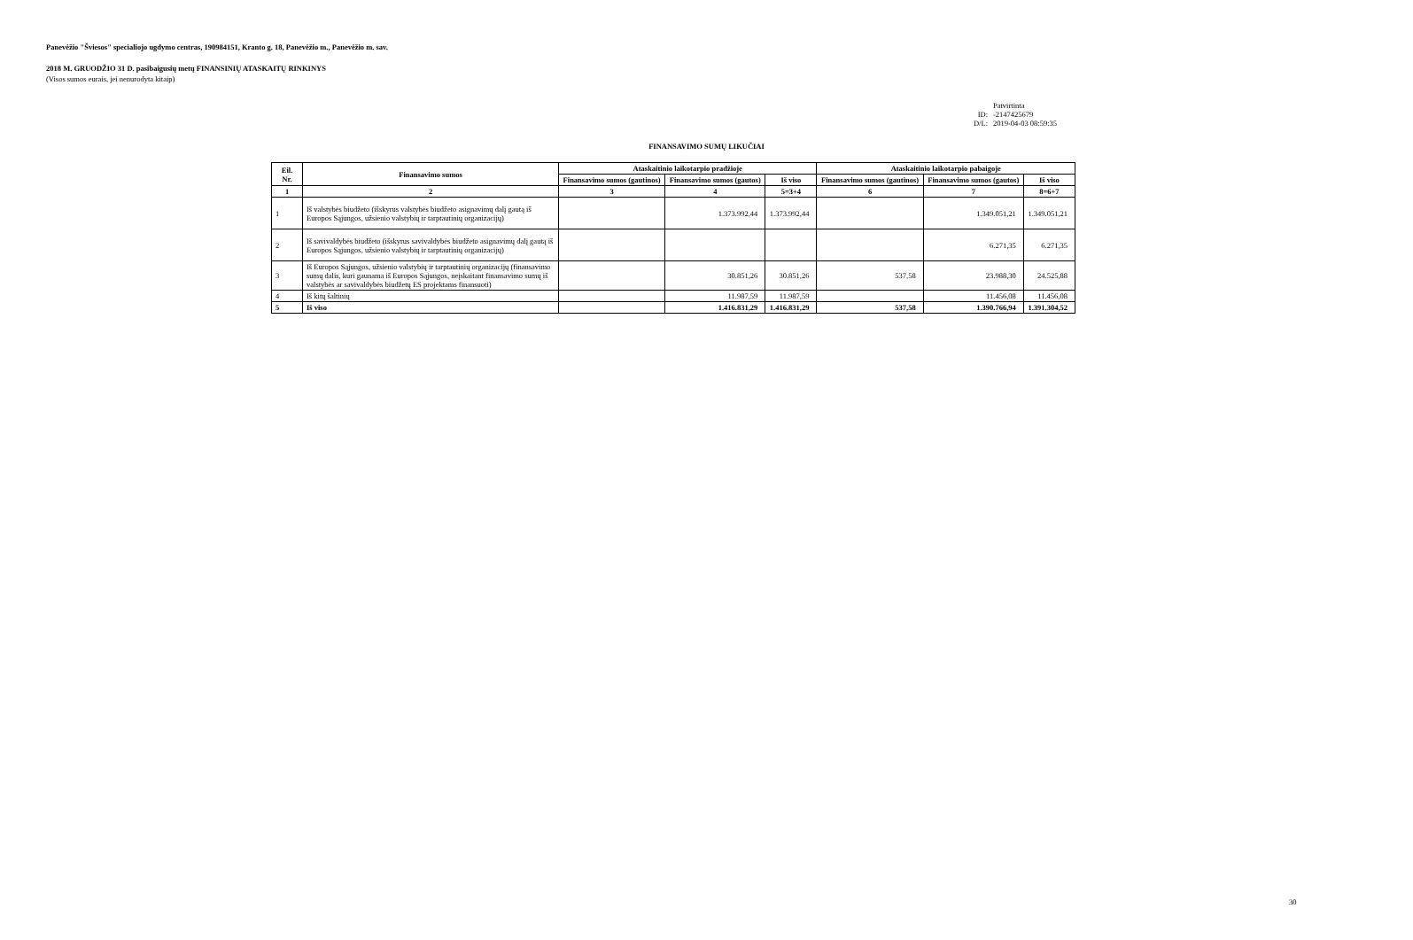Panevėžio "Šviesos" specialiojo ugdymo centras, 190984151, Kranto g. 18, Panevėžio m., Panevėžio m. sav.
2018 M. GRUODŽIO 31 D. pasibaigusių metų FINANSINIŲ ATASKAITŲ RINKINYS
(Visos sumos eurais, jei nenurodyta kitaip)
Patvirtinta
ID: -2147425679
D/L: 2019-04-03 08:59:35
FINANSAVIMO SUMŲ LIKUČIAI
| Eil. Nr. | Finansavimo sumos | Ataskaitinio laikotarpio pradžioje | | | Ataskaitinio laikotarpio pabaigoje | | |
| --- | --- | --- | --- | --- | --- | --- | --- |
| | | Finansavimo sumos (gautinos) | Finansavimo sumos (gautos) | Iš viso | Finansavimo sumos (gautinos) | Finansavimo sumos (gautos) | Iš viso |
| 1 | 2 | 3 | 4 | 5=3+4 | 6 | 7 | 8=6+7 |
| 1 | Iš valstybės biudžeto (išskyrus valstybės biudžeto asignavimų dalį gautą iš Europos Sąjungos, užsienio valstybių ir tarptautinių organizacijų) | | 1.373.992,44 | 1.373.992,44 | | 1.349.051,21 | 1.349.051,21 |
| 2 | Iš savivaldybės biudžeto (išskyrus savivaldybės biudžeto asignavimų dalį gautą iš Europos Sąjungos, užsienio valstybių ir tarptautinių organizacijų) | | | | | 6.271,35 | 6.271,35 |
| 3 | Iš Europos Sąjungos, užsienio valstybių ir tarptautinių organizacijų (finansavimo sumų dalis, kuri gaunama iš Europos Sąjungos, neįskaitant finansavimo sumų iš valstybės ar savivaldybės biudžetų ES projektams finansuoti) | | 30.851,26 | 30.851,26 | 537,58 | 23.988,30 | 24.525,88 |
| 4 | Iš kitų šaltinių | | 11.987,59 | 11.987,59 | | 11.456,08 | 11.456,08 |
| 5 | Iš viso | | 1.416.831,29 | 1.416.831,29 | 537,58 | 1.390.766,94 | 1.391.304,52 |
30